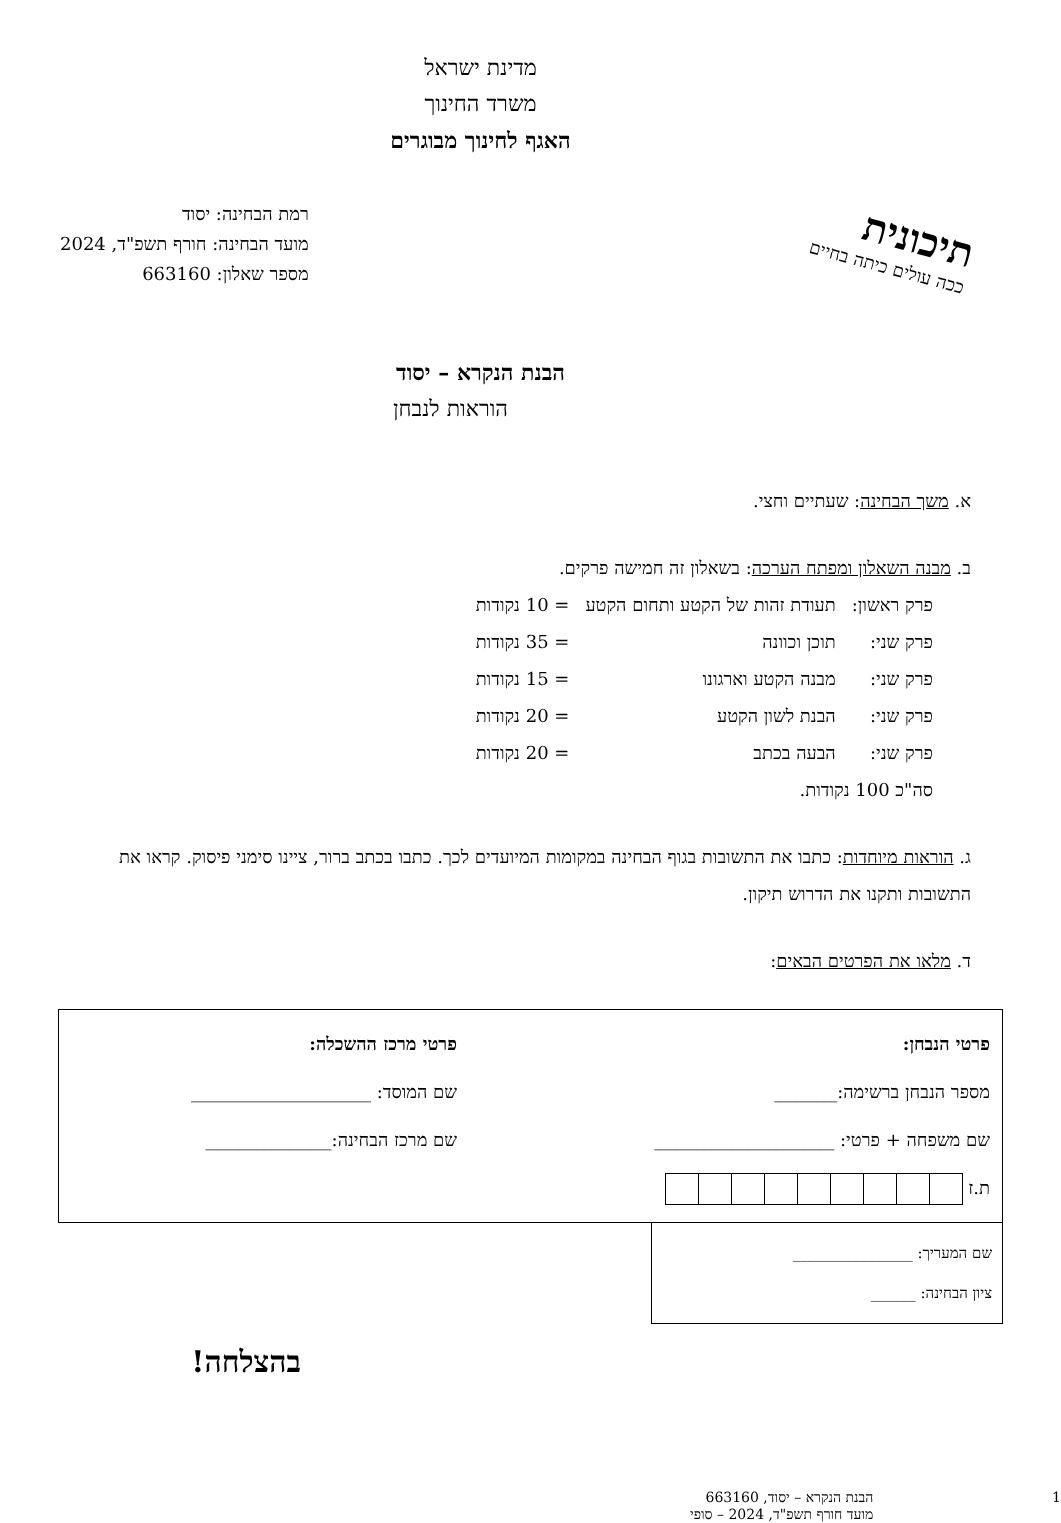מדינת ישראל
משרד החינוך
האגף לחינוך מבוגרים
רמת הבחינה: יסוד
מועד הבחינה: חורף תשפ"ד, 2024
מספר שאלון: 663160
תיכונית
ככה עולים כיתה בחיים
הבנת הנקרא – יסוד
הוראות לנבחן
א. משך הבחינה: שעתיים וחצי.
ב. מבנה השאלון ומפתח הערכה: בשאלון זה חמישה פרקים.
| פרק ראשון: | תעודת זהות של הקטע ותחום הקטע | = 10 נקודות |
| פרק שני: | תוכן וכוונה | = 35 נקודות |
| פרק שני: | מבנה הקטע וארגונו | = 15 נקודות |
| פרק שני: | הבנת לשון הקטע | = 20 נקודות |
| פרק שני: | הבעה בכתב | = 20 נקודות |
| סה"כ 100 נקודות. | | |
ג. הוראות מיוחדות: כתבו את התשובות בגוף הבחינה במקומות המיועדים לכך. כתבו בכתב ברור, ציינו סימני פיסוק. קראו את התשובות ותקנו את הדרוש תיקון.
ד. מלאו את הפרטים הבאים:
פרטי הנבחן:
מספר הנבחן ברשימה:_______
שם משפחה + פרטי: ____________________
ת.ז
פרטי מרכז ההשכלה:
שם המוסד: ____________________
שם מרכז הבחינה:______________
שם המעריך: ________________
ציון הבחינה: ______
בהצלחה!
1 הבנת הנקרא – יסוד, 663160
מועד חורף תשפ"ד, 2024 – סופי